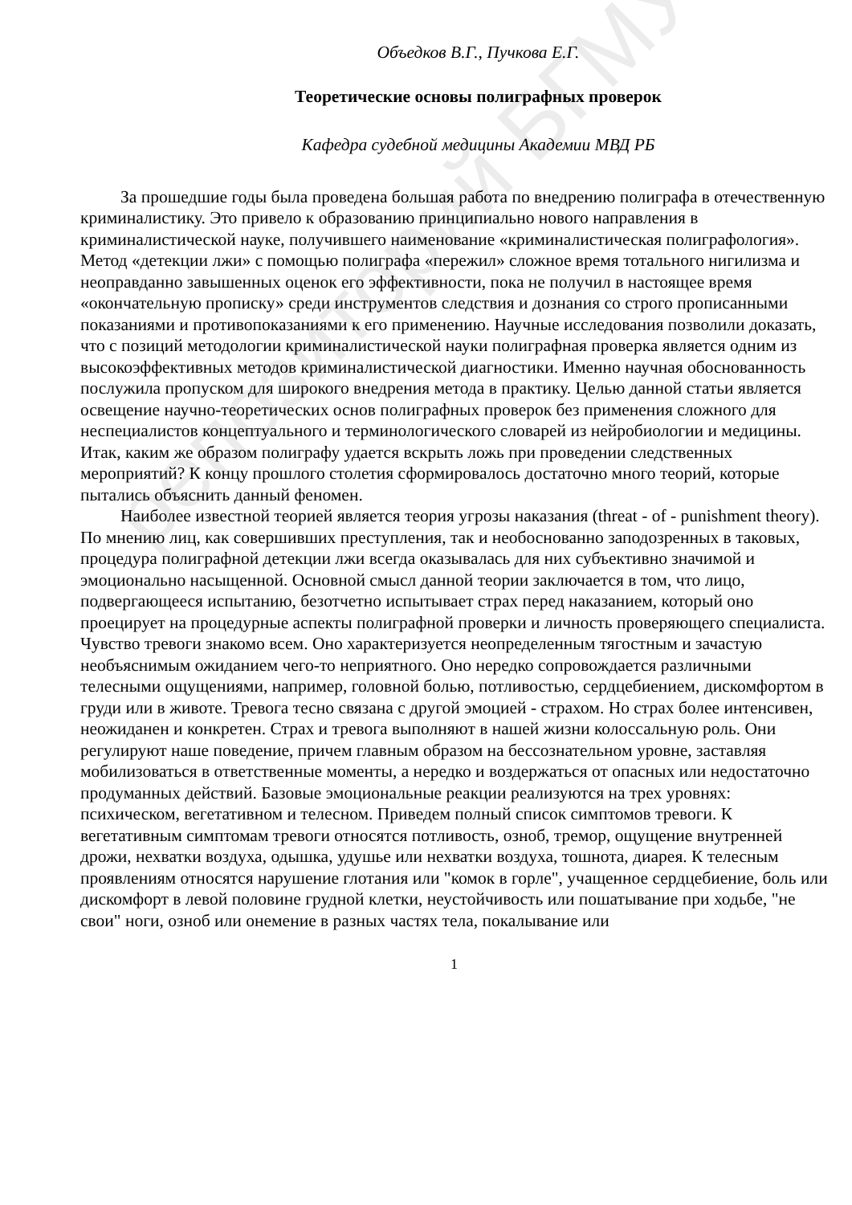репозиторий БГМУ
Объедков В.Г., Пучкова Е.Г.
Теоретические основы полиграфных проверок
Кафедра судебной медицины Академии МВД РБ
За прошедшие годы была проведена большая работа по внедрению полиграфа в отечественную криминалистику. Это привело к образованию принципиально нового направления в криминалистической науке, получившего наименование «криминалистическая полиграфология». Метод «детекции лжи» с помощью полиграфа «пережил» сложное время тотального нигилизма и неоправданно завышенных оценок его эффективности, пока не получил в настоящее время «окончательную прописку» среди инструментов следствия и дознания со строго прописанными показаниями и противопоказаниями к его применению. Научные исследования позволили доказать, что с позиций методологии криминалистической науки полиграфная проверка является одним из высокоэффективных методов криминалистической диагностики. Именно научная обоснованность послужила пропуском для широкого внедрения метода в практику. Целью данной статьи является освещение научно-теоретических основ полиграфных проверок без применения сложного для неспециалистов концептуального и терминологического словарей из нейробиологии и медицины. Итак, каким же образом полиграфу удается вскрыть ложь при проведении следственных мероприятий? К концу прошлого столетия сформировалось достаточно много теорий, которые пытались объяснить данный феномен.
Наиболее известной теорией является теория угрозы наказания (threat - of - punishment theory). По мнению лиц, как совершивших преступления, так и необоснованно заподозренных в таковых, процедура полиграфной детекции лжи всегда оказывалась для них субъективно значимой и эмоционально насыщенной. Основной смысл данной теории заключается в том, что лицо, подвергающееся испытанию, безотчетно испытывает страх перед наказанием, который оно проецирует на процедурные аспекты полиграфной проверки и личность проверяющего специалиста. Чувство тревоги знакомо всем. Оно характеризуется неопределенным тягостным и зачастую необъяснимым ожиданием чего-то неприятного. Оно нередко сопровождается различными телесными ощущениями, например, головной болью, потливостью, сердцебиением, дискомфортом в груди или в животе. Тревога тесно связана с другой эмоцией - страхом. Но страх более интенсивен, неожиданен и конкретен. Страх и тревога выполняют в нашей жизни колоссальную роль. Они регулируют наше поведение, причем главным образом на бессознательном уровне, заставляя мобилизоваться в ответственные моменты, а нередко и воздержаться от опасных или недостаточно продуманных действий. Базовые эмоциональные реакции реализуются на трех уровнях: психическом, вегетативном и телесном. Приведем полный список симптомов тревоги. К вегетативным симптомам тревоги относятся потливость, озноб, тремор, ощущение внутренней дрожи, нехватки воздуха, одышка, удушье или нехватки воздуха, тошнота, диарея. К телесным проявлениям относятся нарушение глотания или "комок в горле", учащенное сердцебиение, боль или дискомфорт в левой половине грудной клетки, неустойчивость или пошатывание при ходьбе, "не свои" ноги, озноб или онемение в разных частях тела, покалывание или
1